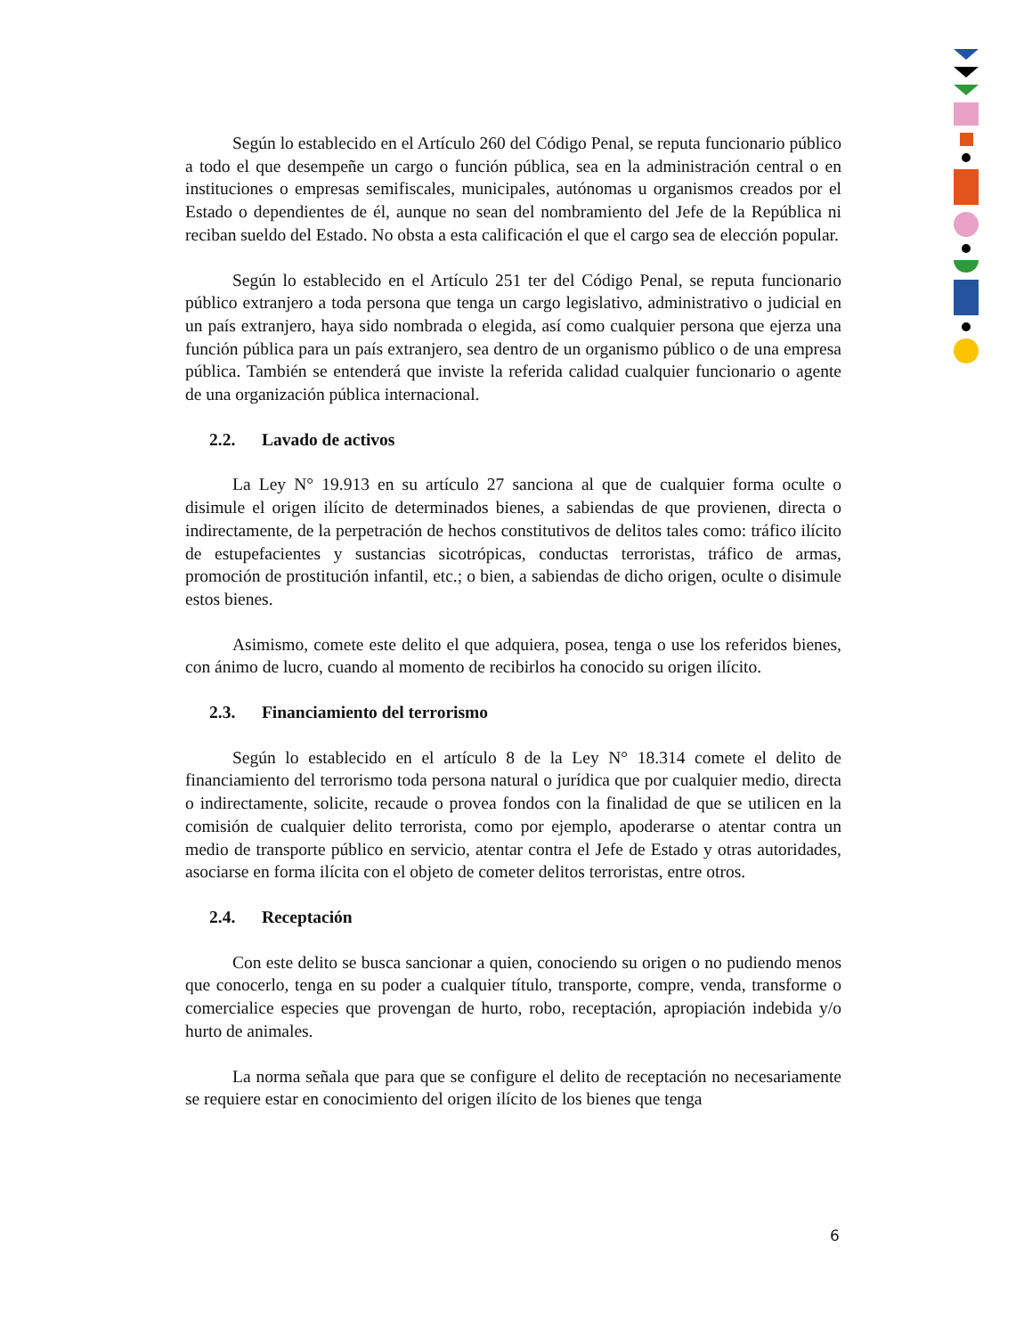Según lo establecido en el Artículo 260 del Código Penal, se reputa funcionario público a todo el que desempeñe un cargo o función pública, sea en la administración central o en instituciones o empresas semifiscales, municipales, autónomas u organismos creados por el Estado o dependientes de él, aunque no sean del nombramiento del Jefe de la República ni reciban sueldo del Estado. No obsta a esta calificación el que el cargo sea de elección popular.
Según lo establecido en el Artículo 251 ter del Código Penal, se reputa funcionario público extranjero a toda persona que tenga un cargo legislativo, administrativo o judicial en un país extranjero, haya sido nombrada o elegida, así como cualquier persona que ejerza una función pública para un país extranjero, sea dentro de un organismo público o de una empresa pública. También se entenderá que inviste la referida calidad cualquier funcionario o agente de una organización pública internacional.
2.2. Lavado de activos
La Ley N° 19.913 en su artículo 27 sanciona al que de cualquier forma oculte o disimule el origen ilícito de determinados bienes, a sabiendas de que provienen, directa o indirectamente, de la perpetración de hechos constitutivos de delitos tales como: tráfico ilícito de estupefacientes y sustancias sicotrópicas, conductas terroristas, tráfico de armas, promoción de prostitución infantil, etc.; o bien, a sabiendas de dicho origen, oculte o disimule estos bienes.
Asimismo, comete este delito el que adquiera, posea, tenga o use los referidos bienes, con ánimo de lucro, cuando al momento de recibirlos ha conocido su origen ilícito.
2.3. Financiamiento del terrorismo
Según lo establecido en el artículo 8 de la Ley N° 18.314 comete el delito de financiamiento del terrorismo toda persona natural o jurídica que por cualquier medio, directa o indirectamente, solicite, recaude o provea fondos con la finalidad de que se utilicen en la comisión de cualquier delito terrorista, como por ejemplo, apoderarse o atentar contra un medio de transporte público en servicio, atentar contra el Jefe de Estado y otras autoridades, asociarse en forma ilícita con el objeto de cometer delitos terroristas, entre otros.
2.4. Receptación
Con este delito se busca sancionar a quien, conociendo su origen o no pudiendo menos que conocerlo, tenga en su poder a cualquier título, transporte, compre, venda, transforme o comercialice especies que provengan de hurto, robo, receptación, apropiación indebida y/o hurto de animales.
La norma señala que para que se configure el delito de receptación no necesariamente se requiere estar en conocimiento del origen ilícito de los bienes que tenga
6